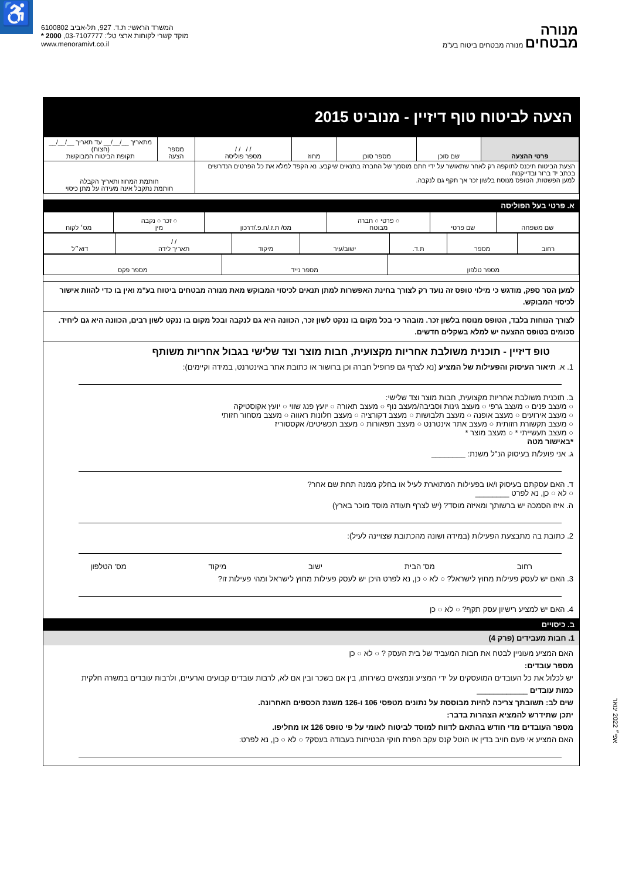♿
מנורה
מבטחים מנורה מבטחים ביטוח בע"מ
המשרד הראשי: ת.ד. 927, תל-אביב 6100802
מוקד קשרי לקוחות ארצי טל': 03-7107777, 2000 *
www.menoramivt.co.il
הצעה לביטוח טוף דיזיין - מנוביט 2015
| פרטי ההצעה | שם סוכן | מספר סוכן | מחוז | / / / / מספר פוליסה | מספר הצעה | מתאריך __/__/__ עד תאריך __/__/__ (חצות) תקופת הביטוח המבוקשת |
| הצעת הביטוח תיכנס לתוקפה רק לאחר שתאושר על ידי חתם מוסמך של החברה בתנאים שיקבע. נא הקפד למלא את כל הפרטים הנדרשים בכתב יד ברור ובדייקנות. למען הפשטות, הטופס מנוסח בלשון זכר אך תקף גם לנקבה. | | | | | חותמת המחוז ותאריך הקבלה חותמת נתקבל אינה מעידה על מתן כיסוי | |
א. פרטי בעל הפוליסה
| שם משפחה | שם פרטי | ○ פרטי ○ חברה מבוטח | מס/ ת.ז./ח.פ./דרכון | ○ זכר ○ נקבה מין | מס׳ לקוח |
| רחוב | מספר | ת.ד. | ישוב/עיר | מיקוד | / / תאריך לידה | דוא״ל |
| מספר טלפון | מספר נייד | מספר פקס |
למען הסר ספק, מודגש כי מילוי טופס זה נועד רק לצורך בחינת האפשרות למתן תנאים לכיסוי המבוקש מאת מנורה מבטחים ביטוח בע"מ ואין בו כדי להוות אישור לכיסוי המבוקש.
לצורך הנוחות בלבד, הטופס מנוסח בלשון זכר. מובהר כי בכל מקום בו ננקט לשון זכר, הכוונה היא גם לנקבה ובכל מקום בו ננקט לשון רבים, הכוונה היא גם ליחיד.
סכומים בטופס ההצעה יש למלא בשקלים חדשים.
טופ דיזיין - תוכנית משולבת אחריות מקצועית, חבות מוצר וצד שלישי בגבול אחריות משותף
1. א. תיאור העיסוק והפעילות של המציע (נא לצרף גם פרופיל חברה וכן ברושור או כתובת אתר באינטרנט, במידה וקיימים):
ב. תוכנית משולבת אחריות מקצועית, חבות מוצר וצד שלישי:
○ מעצב פנים ○ מעצב גרפי ○ מעצב גינות וסביבה/מעצב נוף ○ מעצב תאורה ○ יועץ פנג שווי ○ יועץ אקוסטיקה
○ מעצב אירועים ○ מעצב אופנה ○ מעצב תלבושות ○ מעצב דקורציה ○ מעצב חלונות ראווה ○ מעצב מסחור חזותי
○ מעצב תקשורת חזותית ○ מעצב אתר אינטרנט ○ מעצב תפאורות ○ מעצב תכשיטים/ אקססוריז
○ מעצב תעשייתי * ○ מעצב מוצר *
*באישור מטה
ג. אני פועל/ת בעיסוק הנ"ל משנת: ________
ד. האם עסקתם בעיסוק ו/או בפעילות המתוארת לעיל או בחלק ממנה תחת שם אחר?
○ לא ○ כן, נא לפרט ________
ה. איזו הסמכה יש ברשותך ומאיזה מוסד? (יש לצרף תעודה מוסד מוכר בארץ)
2. כתובת בה מתבצעת הפעילות (במידה ושונה מהכתובת שצויינה לעיל):
רחוב מס' הבית ישוב מיקוד מס' הטלפון
3. האם יש לעסק פעילות מחוץ לישראל? ○ לא ○ כן, נא לפרט היכן יש לעסק פעילות מחוץ לישראל ומהי פעילות זו?
4. האם יש למציע רישיון עסק תקף? ○ לא ○ כן
ב. כיסויים
1. חבות מעבידים (פרק 4)
האם המציע מעוניין לבטח את חבות המעביד של בית העסק ? ○ לא ○ כן
מספר עובדים:
יש לכלול את כל העובדים המועסקים על ידי המציע ונמצאים בשירותו, בין אם בשכר ובין אם לא, לרבות עובדים קבועים וארעיים, ולרבות עובדים במשרה חלקית
כמות עובדים ____________
שים לב: תשובתך צריכה להיות מבוססת על נתונים מטפסי 106 ו-126 משנת הכספים האחרונה.
יתכן שתידרש להמציא הצהרות בדבר:
מספר העובדים מדי חודש בהתאם לדווח למוסד לביטוח לאומי על פי טופס 126 או מחליפו.
האם המציע אי פעם חויב בדין או הוטל קנס עקב הפרת חוקי הבטיחות בעבודה בעסק? ○ לא ○ כן, נא לפרט:
אפי״ 2022 ינואר